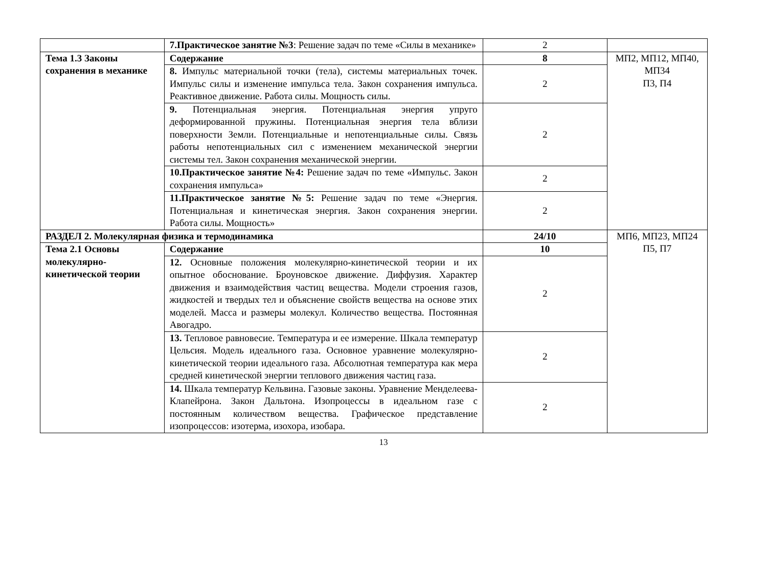| | 7.Практическое занятие №3 : Решение задач по теме «Силы в механике» | 2 | |
| Тема 1.3 Законы сохранения в механике | Содержание | 8 | МП2, МП12, МП40, МП34 П3, П4 |
| | 8. Импульс материальной точки (тела), системы материальных точек. Импульс силы и изменение импульса тела. Закон сохранения импульса. Реактивное движение. Работа силы. Мощность силы. | 2 | |
| | 9. Потенциальная энергия. Потенциальная энергия упруго деформированной пружины. Потенциальная энергия тела вблизи поверхности Земли. Потенциальные и непотенциальные силы. Связь работы непотенциальных сил с изменением механической энергии системы тел. Закон сохранения механической энергии. | 2 | |
| | 10.Практическое занятие №4: Решение задач по теме «Импульс. Закон сохранения импульса» | 2 | |
| | 11.Практическое занятие №5: Решение задач по теме «Энергия. Потенциальная и кинетическая энергия. Закон сохранения энергии. Работа силы. Мощность» | 2 | |
| РАЗДЕЛ 2. Молекулярная физика и термодинамика | | 24/10 | МП6, МП23, МП24 П5, П7 |
| Тема 2.1 Основы молекулярно-кинетической теории | Содержание | 10 | |
| | 12. Основные положения молекулярно-кинетической теории и их опытное обоснование. Броуновское движение. Диффузия. Характер движения и взаимодействия частиц вещества. Модели строения газов, жидкостей и твердых тел и объяснение свойств вещества на основе этих моделей. Масса и размеры молекул. Количество вещества. Постоянная Авогадро. | 2 | |
| | 13. Тепловое равновесие. Температура и ее измерение. Шкала температур Цельсия. Модель идеального газа. Основное уравнение молекулярно-кинетической теории идеального газа. Абсолютная температура как мера средней кинетической энергии теплового движения частиц газа. | 2 | |
| | 14. Шкала температур Кельвина. Газовые законы. Уравнение Менделеева-Клапейрона. Закон Дальтона. Изопроцессы в идеальном газе с постоянным количеством вещества. Графическое представление изопроцессов: изотерма, изохора, изобара. | 2 | |
13